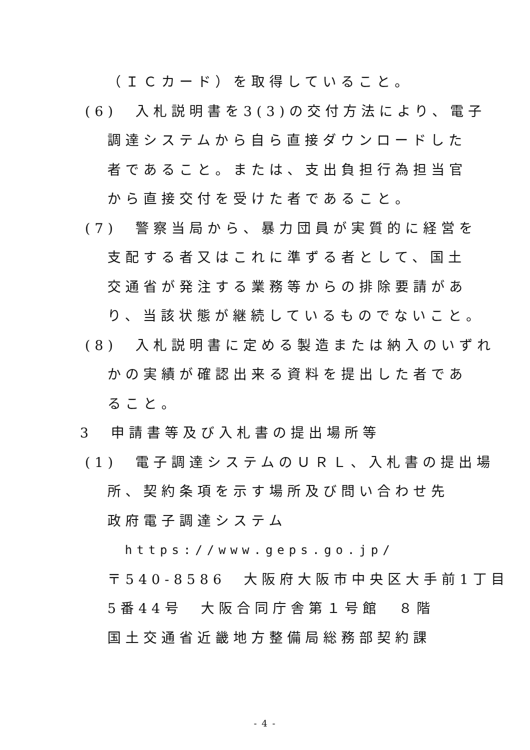（ＩＣカード）を取得していること。
(6)　入札説明書を3(3)の交付方法により、電子
調達システムから自ら直接ダウンロードした
者であること。または、支出負担行為担当官
から直接交付を受けた者であること。
(7)　警察当局から、暴力団員が実質的に経営を
支配する者又はこれに準ずる者として、国土
交通省が発注する業務等からの排除要請があ
り、当該状態が継続しているものでないこと。
(8)　入札説明書に定める製造または納入のいずれ
かの実績が確認出来る資料を提出した者であ
ること。
3　申請書等及び入札書の提出場所等
(1)　電子調達システムのＵＲＬ、入札書の提出場
所、契約条項を示す場所及び問い合わせ先
政府電子調達システム
https://www.geps.go.jp/
〒540-8586　大阪府大阪市中央区大手前1丁目
5番44号　大阪合同庁舎第１号館　８階
国土交通省近畿地方整備局総務部契約課
- 4 -